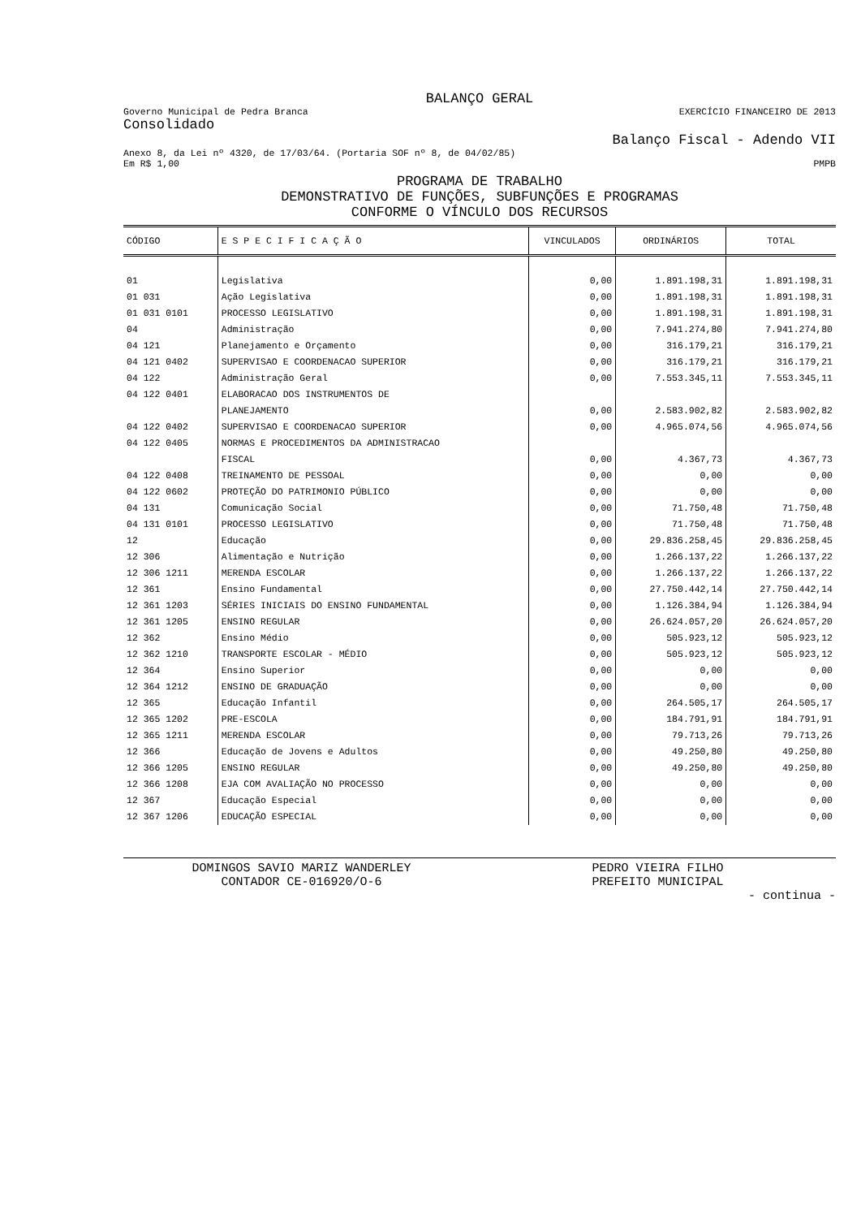BALANÇO GERAL
Governo Municipal de Pedra Branca EXERCÍCIO FINANCEIRO DE 2013
Consolidado
Balanço Fiscal - Adendo VII
Anexo 8, da Lei nº 4320, de 17/03/64. (Portaria SOF nº 8, de 04/02/85)
Em R$ 1,00 PMPB
PROGRAMA DE TRABALHO
DEMONSTRATIVO DE FUNÇÕES, SUBFUNÇÕES E PROGRAMAS
CONFORME O VÍNCULO DOS RECURSOS
| CÓDIGO | E S P E C I F I C A Ç Ã O | VINCULADOS | ORDINÁRIOS | TOTAL |
| --- | --- | --- | --- | --- |
| 01 | Legislativa | 0,00 | 1.891.198,31 | 1.891.198,31 |
| 01 031 | Ação Legislativa | 0,00 | 1.891.198,31 | 1.891.198,31 |
| 01 031 0101 | PROCESSO LEGISLATIVO | 0,00 | 1.891.198,31 | 1.891.198,31 |
| 04 | Administração | 0,00 | 7.941.274,80 | 7.941.274,80 |
| 04 121 | Planejamento e Orçamento | 0,00 | 316.179,21 | 316.179,21 |
| 04 121 0402 | SUPERVISAO E COORDENACAO SUPERIOR | 0,00 | 316.179,21 | 316.179,21 |
| 04 122 | Administração Geral | 0,00 | 7.553.345,11 | 7.553.345,11 |
| 04 122 0401 | ELABORACAO DOS INSTRUMENTOS DE | | | |
| | PLANEJAMENTO | 0,00 | 2.583.902,82 | 2.583.902,82 |
| 04 122 0402 | SUPERVISAO E COORDENACAO SUPERIOR | 0,00 | 4.965.074,56 | 4.965.074,56 |
| 04 122 0405 | NORMAS E PROCEDIMENTOS DA ADMINISTRACAO | | | |
| | FISCAL | 0,00 | 4.367,73 | 4.367,73 |
| 04 122 0408 | TREINAMENTO DE PESSOAL | 0,00 | 0,00 | 0,00 |
| 04 122 0602 | PROTEÇÃO DO PATRIMONIO PÚBLICO | 0,00 | 0,00 | 0,00 |
| 04 131 | Comunicação Social | 0,00 | 71.750,48 | 71.750,48 |
| 04 131 0101 | PROCESSO LEGISLATIVO | 0,00 | 71.750,48 | 71.750,48 |
| 12 | Educação | 0,00 | 29.836.258,45 | 29.836.258,45 |
| 12 306 | Alimentação e Nutrição | 0,00 | 1.266.137,22 | 1.266.137,22 |
| 12 306 1211 | MERENDA ESCOLAR | 0,00 | 1.266.137,22 | 1.266.137,22 |
| 12 361 | Ensino Fundamental | 0,00 | 27.750.442,14 | 27.750.442,14 |
| 12 361 1203 | SÉRIES INICIAIS DO ENSINO FUNDAMENTAL | 0,00 | 1.126.384,94 | 1.126.384,94 |
| 12 361 1205 | ENSINO REGULAR | 0,00 | 26.624.057,20 | 26.624.057,20 |
| 12 362 | Ensino Médio | 0,00 | 505.923,12 | 505.923,12 |
| 12 362 1210 | TRANSPORTE ESCOLAR - MÉDIO | 0,00 | 505.923,12 | 505.923,12 |
| 12 364 | Ensino Superior | 0,00 | 0,00 | 0,00 |
| 12 364 1212 | ENSINO DE GRADUAÇÃO | 0,00 | 0,00 | 0,00 |
| 12 365 | Educação Infantil | 0,00 | 264.505,17 | 264.505,17 |
| 12 365 1202 | PRE-ESCOLA | 0,00 | 184.791,91 | 184.791,91 |
| 12 365 1211 | MERENDA ESCOLAR | 0,00 | 79.713,26 | 79.713,26 |
| 12 366 | Educação de Jovens e Adultos | 0,00 | 49.250,80 | 49.250,80 |
| 12 366 1205 | ENSINO REGULAR | 0,00 | 49.250,80 | 49.250,80 |
| 12 366 1208 | EJA COM AVALIAÇÃO NO PROCESSO | 0,00 | 0,00 | 0,00 |
| 12 367 | Educação Especial | 0,00 | 0,00 | 0,00 |
| 12 367 1206 | EDUCAÇÃO ESPECIAL | 0,00 | 0,00 | 0,00 |
DOMINGOS SAVIO MARIZ WANDERLEY
CONTADOR CE-016920/O-6
PEDRO VIEIRA FILHO
PREFEITO MUNICIPAL
- continua -